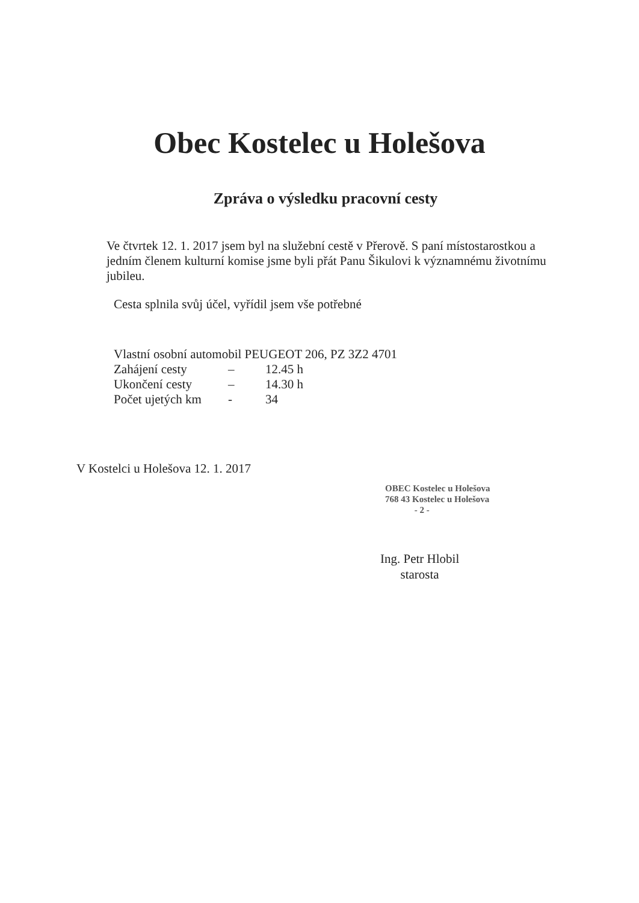Obec Kostelec u Holešova
Zpráva o výsledku pracovní cesty
Ve čtvrtek 12. 1. 2017 jsem byl na služební cestě v Přerově. S paní místostarostkou a jedním členem kulturní komise jsme byli přát Panu Šikulovi k významnému životnímu jubileu.
Cesta splnila svůj účel, vyřídil jsem vše potřebné
Vlastní osobní automobil PEUGEOT 206, PZ 3Z2 4701
Zahájení cesty – 12.45 h
Ukončení cesty – 14.30 h
Počet ujetých km - 34
V Kostelci u Holešova 12. 1. 2017
OBEC Kostelec u Holešova
768 43 Kostelec u Holešova
- 2 -
Ing. Petr Hlobil
starosta